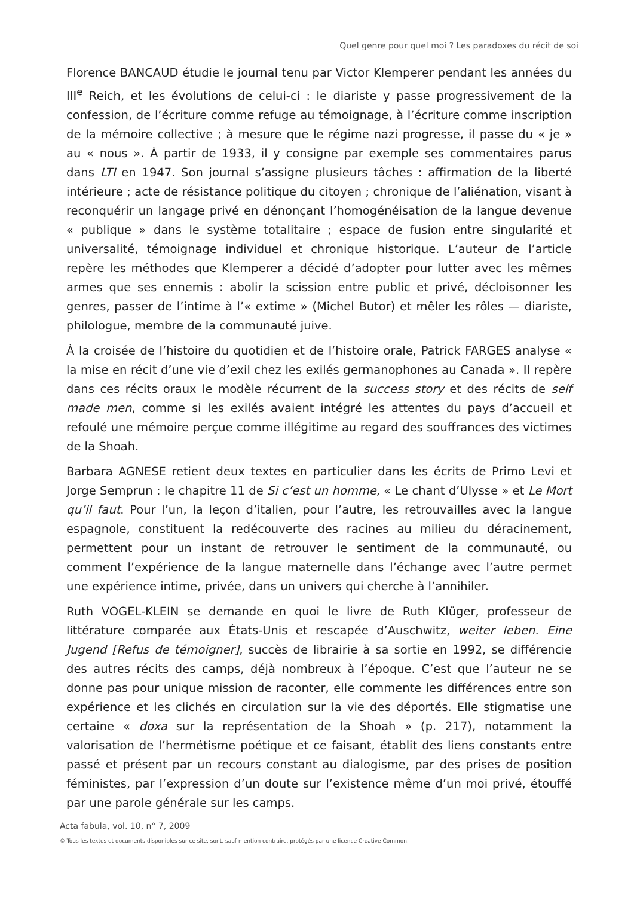Quel genre pour quel moi ? Les paradoxes du récit de soi
Florence BANCAUD étudie le journal tenu par Victor Klemperer pendant les années du III<sup>e</sup> Reich, et les évolutions de celui-ci : le diariste y passe progressivement de la confession, de l’écriture comme refuge au témoignage, à l’écriture comme inscription de la mémoire collective ; à mesure que le régime nazi progresse, il passe du « je » au « nous ». À partir de 1933, il y consigne par exemple ses commentaires parus dans LTI en 1947. Son journal s’assigne plusieurs tâches : affirmation de la liberté intérieure ; acte de résistance politique du citoyen ; chronique de l’aliénation, visant à reconquérir un langage privé en dénonçant l’homogénéisation de la langue devenue « publique » dans le système totalitaire ; espace de fusion entre singularité et universalité, témoignage individuel et chronique historique. L’auteur de l’article repère les méthodes que Klemperer a décidé d’adopter pour lutter avec les mêmes armes que ses ennemis : abolir la scission entre public et privé, décloisonner les genres, passer de l’intime à l’« extime » (Michel Butor) et mêler les rôles — diariste, philologue, membre de la communauté juive.
À la croisée de l’histoire du quotidien et de l’histoire orale, Patrick FARGES analyse « la mise en récit d’une vie d’exil chez les exilés germanophones au Canada ». Il repère dans ces récits oraux le modèle récurrent de la success story et des récits de self made men, comme si les exilés avaient intégré les attentes du pays d’accueil et refoulé une mémoire perçue comme illégitime au regard des souffrances des victimes de la Shoah.
Barbara AGNESE retient deux textes en particulier dans les écrits de Primo Levi et Jorge Semprun : le chapitre 11 de Si c’est un homme, « Le chant d’Ulysse » et Le Mort qu’il faut. Pour l’un, la leçon d’italien, pour l’autre, les retrouvailles avec la langue espagnole, constituent la redécouverte des racines au milieu du déracinement, permettent pour un instant de retrouver le sentiment de la communauté, ou comment l’expérience de la langue maternelle dans l’échange avec l’autre permet une expérience intime, privée, dans un univers qui cherche à l’annihiler.
Ruth VOGEL-KLEIN se demande en quoi le livre de Ruth Klüger, professeur de littérature comparée aux États-Unis et rescapée d’Auschwitz, weiter leben. Eine Jugend [Refus de témoigner], succès de librairie à sa sortie en 1992, se différencie des autres récits des camps, déjà nombreux à l’époque. C’est que l’auteur ne se donne pas pour unique mission de raconter, elle commente les différences entre son expérience et les clichés en circulation sur la vie des déportés. Elle stigmatise une certaine « doxa sur la représentation de la Shoah » (p. 217), notamment la valorisation de l’hermétisme poétique et ce faisant, établit des liens constants entre passé et présent par un recours constant au dialogisme, par des prises de position féministes, par l’expression d’un doute sur l’existence même d’un moi privé, étouffé par une parole générale sur les camps.
Acta fabula, vol. 10, n° 7, 2009
© Tous les textes et documents disponibles sur ce site, sont, sauf mention contraire, protégés par une licence Creative Common.